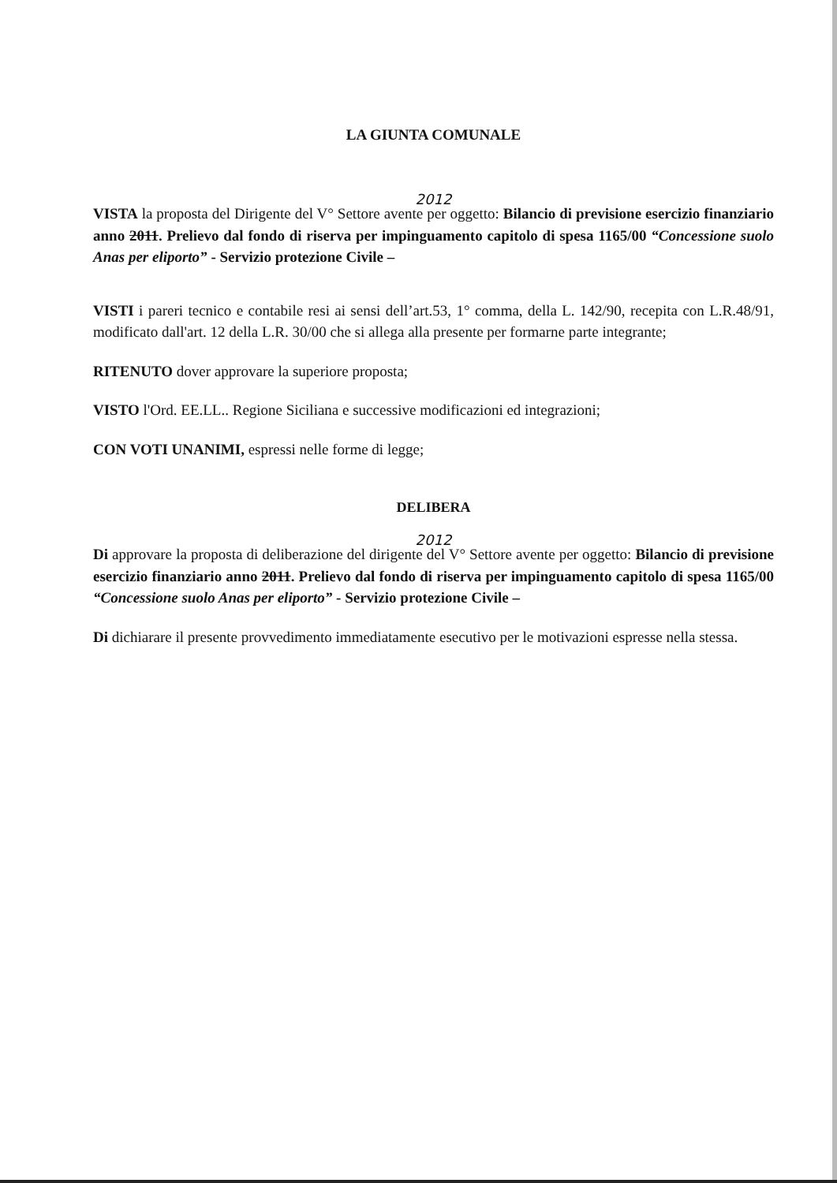LA GIUNTA COMUNALE
2012
VISTA la proposta del Dirigente del V° Settore avente per oggetto: Bilancio di previsione esercizio finanziario anno 2011. Prelievo dal fondo di riserva per impinguamento capitolo di spesa 1165/00 “Concessione suolo Anas per eliporto” - Servizio protezione Civile –
VISTI i pareri tecnico e contabile resi ai sensi dell’art.53, 1° comma, della L. 142/90, recepita con L.R.48/91, modificato dall'art. 12 della L.R. 30/00 che si allega alla presente per formarne parte integrante;
RITENUTO dover approvare la superiore proposta;
VISTO l'Ord. EE.LL.. Regione Siciliana e successive modificazioni ed integrazioni;
CON VOTI UNANIMI, espressi nelle forme di legge;
DELIBERA
2012
Di approvare la proposta di deliberazione del dirigente del V° Settore avente per oggetto: Bilancio di previsione esercizio finanziario anno 2011. Prelievo dal fondo di riserva per impinguamento capitolo di spesa 1165/00 “Concessione suolo Anas per eliporto” - Servizio protezione Civile –
Di dichiarare il presente provvedimento immediatamente esecutivo per le motivazioni espresse nella stessa.